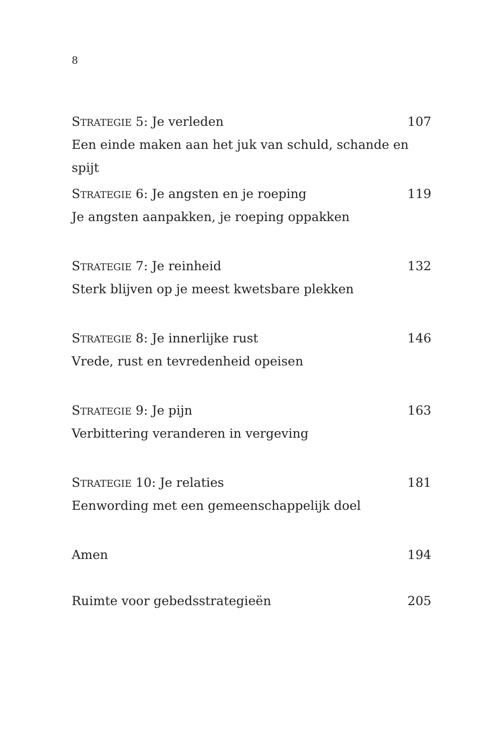8
STRATEGIE 5: Je verleden 107
Een einde maken aan het juk van schuld, schande en spijt
STRATEGIE 6: Je angsten en je roeping 119
Je angsten aanpakken, je roeping oppakken
STRATEGIE 7: Je reinheid 132
Sterk blijven op je meest kwetsbare plekken
STRATEGIE 8: Je innerlijke rust 146
Vrede, rust en tevredenheid opeisen
STRATEGIE 9: Je pijn 163
Verbittering veranderen in vergeving
STRATEGIE 10: Je relaties 181
Eenwording met een gemeenschappelijk doel
Amen 194
Ruimte voor gebedsstrategieën 205